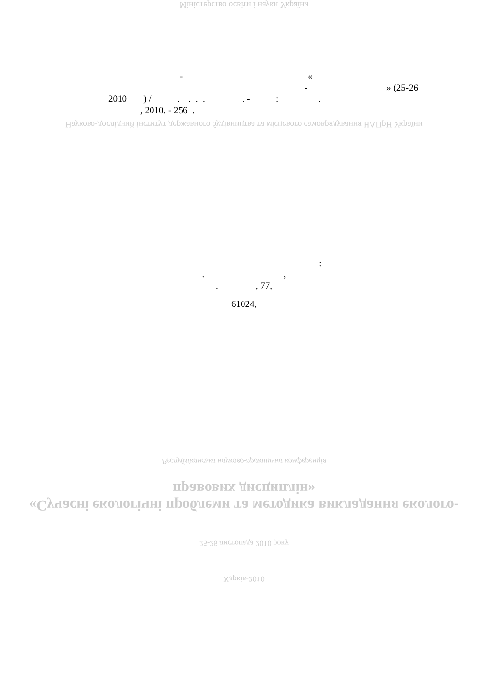Міністерство освіти і науки України
- «
- » (25-26
2010 ) / . . . . . - : .
, 2010. - 256 .
Науково-дослідний інститут державного будівництва та місцевого самоврядування НАПрН України
:
. ,
. , 77,
61024,
Республіканська науково-практична конференція
«Сучасні екологічні проблеми та методика викладання еколого-правових дисциплін»
25-26 листопада 2010 року
Харків-2010